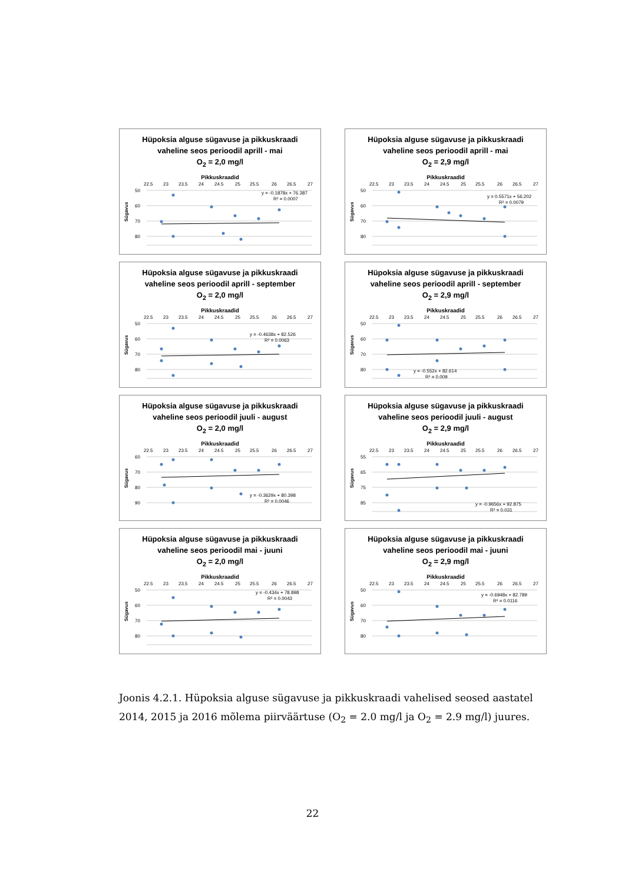Hüpoksia alguse sügavuse ja pikkuskraadi
vaheline seos perioodil aprill - mai
O<sub>2</sub> = 2,0 mg/l
Pikkuskraadid
22.5
23
23.5
24
24.5
25
25.5
26
26.5
27
50
60
70
80
Sügavus
y = -0.1878x + 76.387
R² = 0.0007
Hüpoksia alguse sügavuse ja pikkuskraadi
vaheline seos perioodil aprill - mai
O<sub>2</sub> = 2,9 mg/l
Pikkuskraadid
22.5
23
23.5
24
24.5
25
25.5
26
26.5
27
50
60
70
80
Sügavus
y = 0.5571x + 56.202
R² = 0.0079
Hüpoksia alguse sügavuse ja pikkuskraadi
vaheline seos perioodil aprill - september
O<sub>2</sub> = 2,0 mg/l
Pikkuskraadid
22.5
23
23.5
24
24.5
25
25.5
26
26.5
27
50
60
70
80
Sügavus
y = -0.4638x + 82.526
R² = 0.0063
Hüpoksia alguse sügavuse ja pikkuskraadi
vaheline seos perioodil aprill - september
O<sub>2</sub> = 2,9 mg/l
Pikkuskraadid
22.5
23
23.5
24
24.5
25
25.5
26
26.5
27
50
60
70
80
Sügavus
y = -0.552x + 82.614
R² = 0.009
Hüpoksia alguse sügavuse ja pikkuskraadi
vaheline seos perioodil juuli - august
O<sub>2</sub> = 2,0 mg/l
Pikkuskraadid
22.5
23
23.5
24
24.5
25
25.5
26
26.5
27
60
70
80
90
Sügavus
y = -0.3629x + 80.398
R² = 0.0046
Hüpoksia alguse sügavuse ja pikkuskraadi
vaheline seos perioodil juuli - august
O<sub>2</sub> = 2,9 mg/l
Pikkuskraadid
22.5
23
23.5
24
24.5
25
25.5
26
26.5
27
55
65
75
85
Sügavus
y = -0.9656x + 92.875
R² = 0.031
Hüpoksia alguse sügavuse ja pikkuskraadi
vaheline seos perioodil mai - juuni
O<sub>2</sub> = 2,0 mg/l
Pikkuskraadid
22.5
23
23.5
24
24.5
25
25.5
26
26.5
27
50
60
70
80
Sügavus
y = -0.434x + 78.898
R² = 0.0043
Hüpoksia alguse sügavuse ja pikkuskraadi
vaheline seos perioodil mai - juuni
O<sub>2</sub> = 2,9 mg/l
Pikkuskraadid
22.5
23
23.5
24
24.5
25
25.5
26
26.5
27
50
60
70
80
Sügavus
y = -0.6948x + 82.789
R² = 0.0116
Joonis 4.2.1. Hüpoksia alguse sügavuse ja pikkuskraadi vahelised seosed aastatel 2014, 2015 ja 2016 mõlema piirväärtuse (O<sub>2</sub> = 2.0 mg/l ja O<sub>2</sub> = 2.9 mg/l) juures.
22